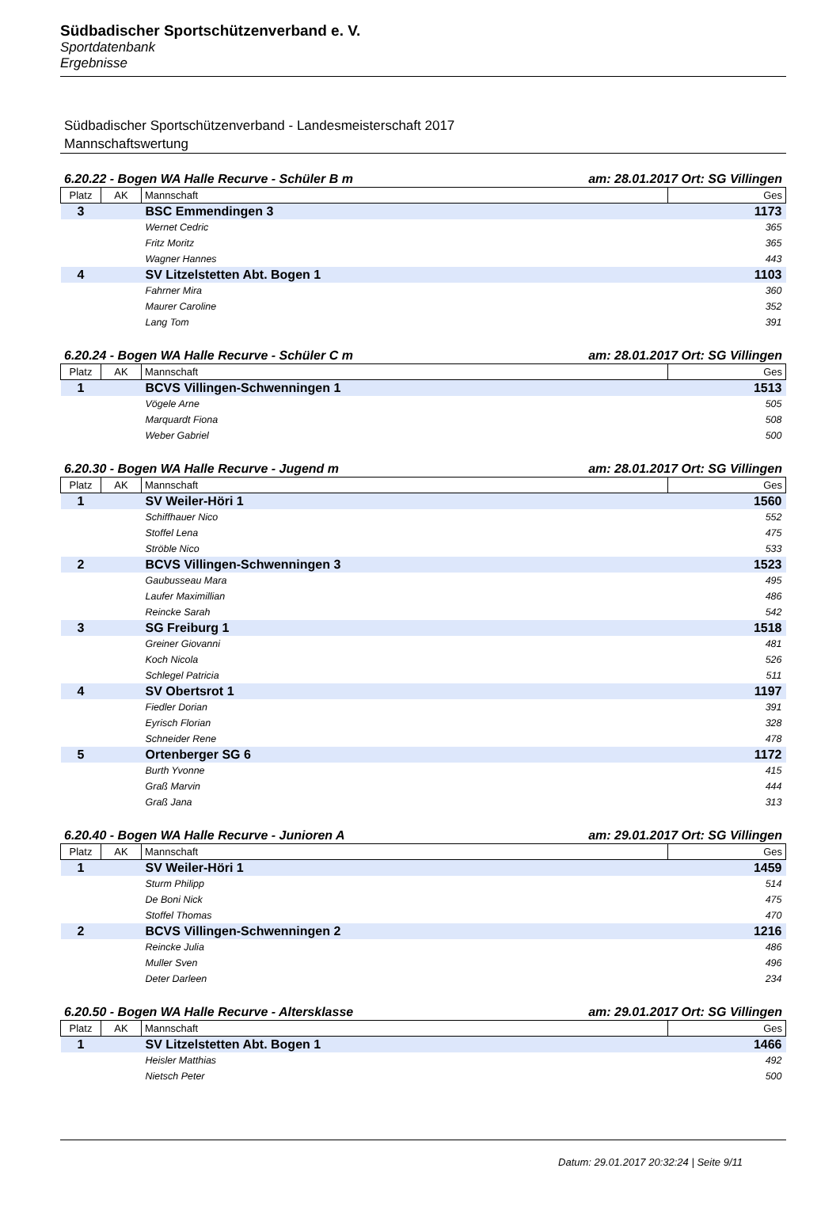Südbadischer Sportschützenverband e. V.
Sportdatenbank
Ergebnisse
Südbadischer Sportschützenverband - Landesmeisterschaft 2017
Mannschaftswertung
6.20.22 - Bogen WA Halle Recurve - Schüler B m am: 28.01.2017 Ort: SG Villingen
| Platz | AK | Mannschaft | Ges |
| --- | --- | --- | --- |
| 3 | | BSC Emmendingen 3 | 1173 |
| | | Wernet Cedric | 365 |
| | | Fritz Moritz | 365 |
| | | Wagner Hannes | 443 |
| 4 | | SV Litzelstetten Abt. Bogen 1 | 1103 |
| | | Fahrner Mira | 360 |
| | | Maurer Caroline | 352 |
| | | Lang Tom | 391 |
6.20.24 - Bogen WA Halle Recurve - Schüler C m am: 28.01.2017 Ort: SG Villingen
| Platz | AK | Mannschaft | Ges |
| --- | --- | --- | --- |
| 1 | | BCVS Villingen-Schwenningen 1 | 1513 |
| | | Vögele Arne | 505 |
| | | Marquardt Fiona | 508 |
| | | Weber Gabriel | 500 |
6.20.30 - Bogen WA Halle Recurve - Jugend m am: 28.01.2017 Ort: SG Villingen
| Platz | AK | Mannschaft | Ges |
| --- | --- | --- | --- |
| 1 | | SV Weiler-Höri 1 | 1560 |
| | | Schiffhauer Nico | 552 |
| | | Stoffel Lena | 475 |
| | | Ströble Nico | 533 |
| 2 | | BCVS Villingen-Schwenningen 3 | 1523 |
| | | Gaubusseau Mara | 495 |
| | | Laufer Maximillian | 486 |
| | | Reincke Sarah | 542 |
| 3 | | SG Freiburg 1 | 1518 |
| | | Greiner Giovanni | 481 |
| | | Koch Nicola | 526 |
| | | Schlegel Patricia | 511 |
| 4 | | SV Obertsrot 1 | 1197 |
| | | Fiedler Dorian | 391 |
| | | Eyrisch Florian | 328 |
| | | Schneider Rene | 478 |
| 5 | | Ortenberger SG 6 | 1172 |
| | | Burth Yvonne | 415 |
| | | Graß Marvin | 444 |
| | | Graß Jana | 313 |
6.20.40 - Bogen WA Halle Recurve - Junioren A am: 29.01.2017 Ort: SG Villingen
| Platz | AK | Mannschaft | Ges |
| --- | --- | --- | --- |
| 1 | | SV Weiler-Höri 1 | 1459 |
| | | Sturm Philipp | 514 |
| | | De Boni Nick | 475 |
| | | Stoffel Thomas | 470 |
| 2 | | BCVS Villingen-Schwenningen 2 | 1216 |
| | | Reincke Julia | 486 |
| | | Muller Sven | 496 |
| | | Deter Darleen | 234 |
6.20.50 - Bogen WA Halle Recurve - Altersklasse am: 29.01.2017 Ort: SG Villingen
| Platz | AK | Mannschaft | Ges |
| --- | --- | --- | --- |
| 1 | | SV Litzelstetten Abt. Bogen 1 | 1466 |
| | | Heisler Matthias | 492 |
| | | Nietsch Peter | 500 |
Datum: 29.01.2017 20:32:24 | Seite 9/11